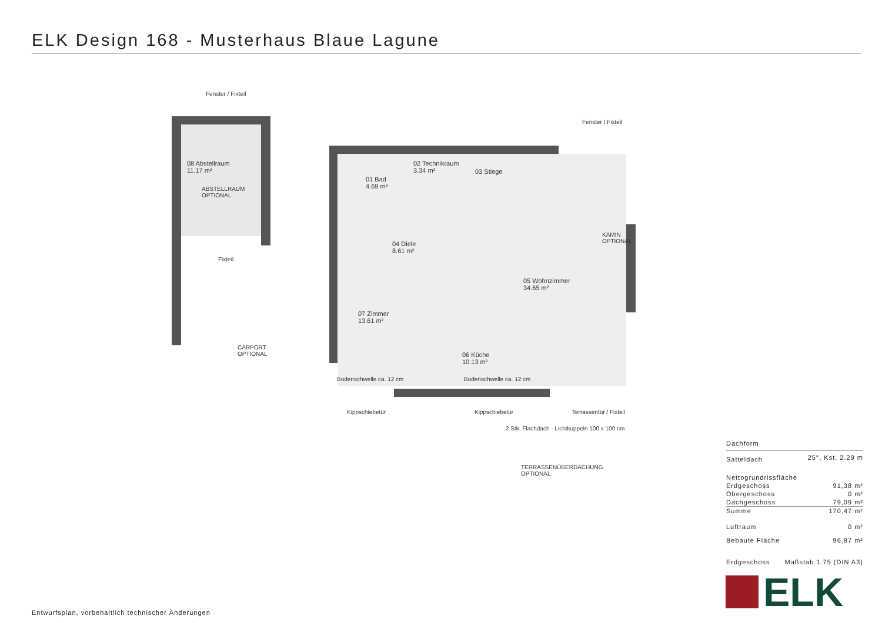ELK Design 168 - Musterhaus Blaue Lagune
Fenster / Fixteil
08 Abstellraum
11.17 m²
ABSTELLRAUM
OPTIONAL
Fixteil
CARPORT
OPTIONAL
01 Bad
4.69 m²
02 Technikraum
3.34 m²
03 Stiege
Fenster / Fixteil
04 Diele
8.61 m²
KAMIN
OPTIONAL
05 Wohnzimmer
34.65 m²
07 Zimmer
13.61 m²
06 Küche
10.13 m²
Bodenschwelle ca. 12 cm Bodenschwelle ca. 12 cm
Kippschiebetür Kippschiebetür Terrassentür / Fixteil
2 Stk. Flachdach - Lichtkuppeln 100 x 100 cm
TERRASSENÜBERDACHUNG
OPTIONAL
| Dachform | |
| Satteldach | 25°, Kst. 2.29 m |
| Nettogrundrissfläche | |
| Erdgeschoss | 91,38 m² |
| Obergeschoss | 0 m² |
| Dachgeschoss | 79,09 m² |
| Summe | 170,47 m² |
| Luftraum | 0 m² |
| Bebaute Fläche | 96,87 m² |
| Erdgeschoss | Maßstab 1:75 (DIN A3) |
ELK
Entwurfsplan, vorbehaltlich technischer Änderungen